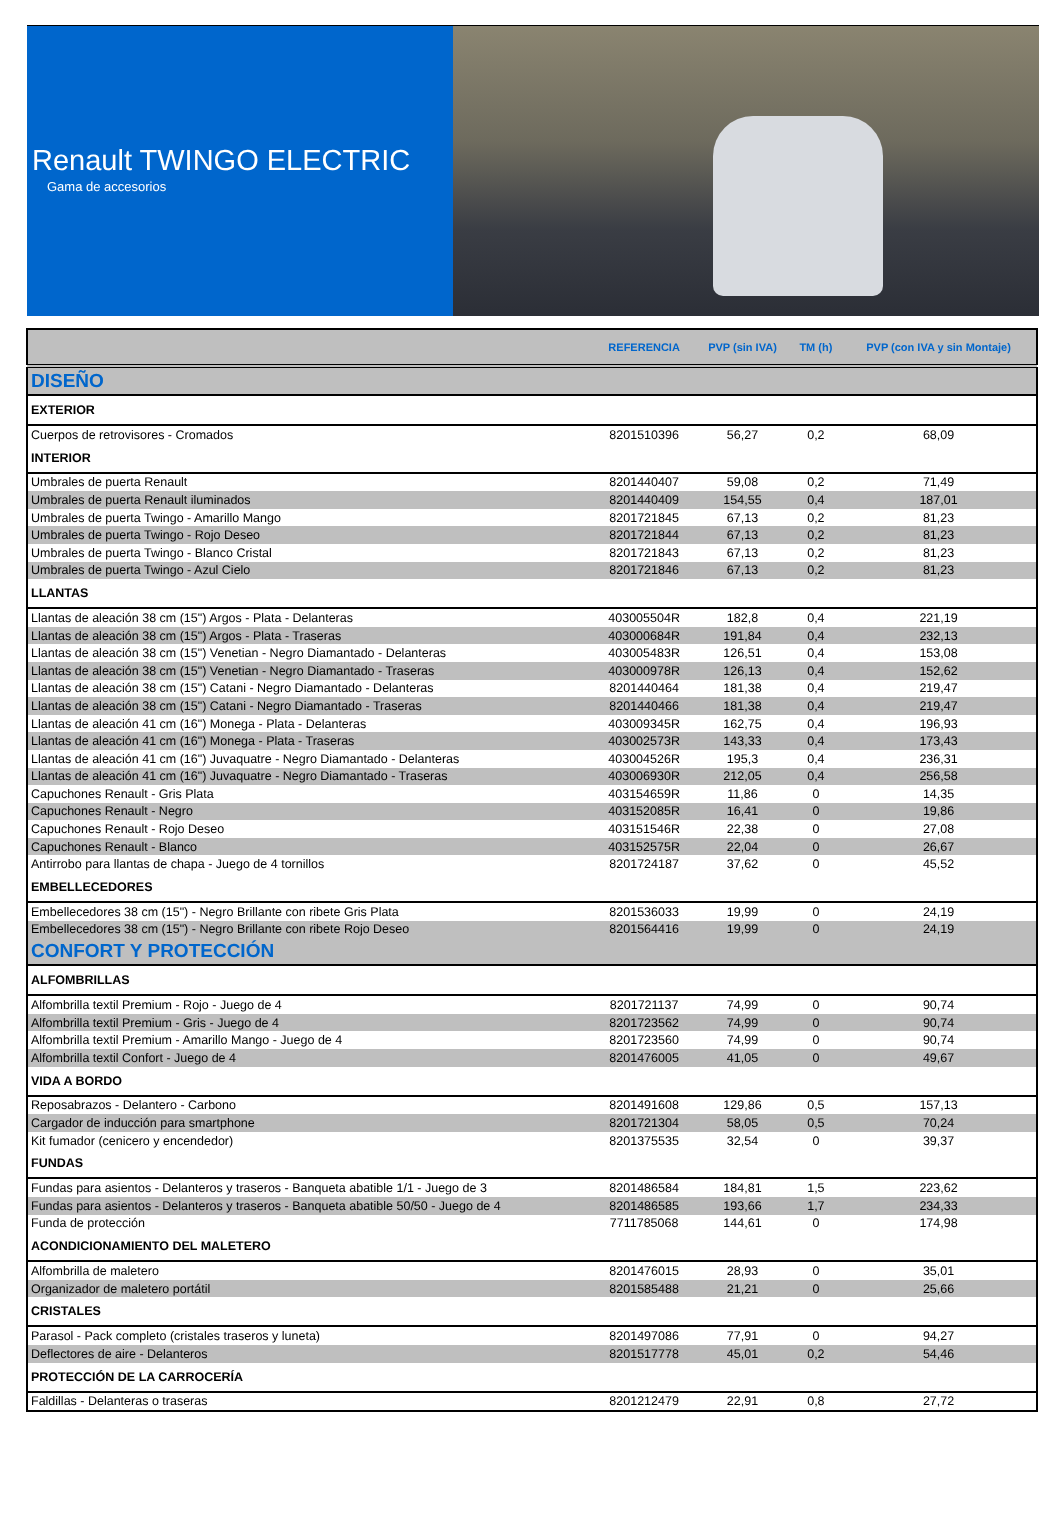Renault TWINGO ELECTRIC
Gama de accesorios
| | REFERENCIA | PVP (sin IVA) | TM (h) | PVP (con IVA y sin Montaje) |
| --- | --- | --- | --- | --- |
| DISEÑO | | | | |
| EXTERIOR | | | | |
| Cuerpos de retrovisores - Cromados | 8201510396 | 56,27 | 0,2 | 68,09 |
| INTERIOR | | | | |
| Umbrales de puerta Renault | 8201440407 | 59,08 | 0,2 | 71,49 |
| Umbrales de puerta Renault iluminados | 8201440409 | 154,55 | 0,4 | 187,01 |
| Umbrales de puerta Twingo - Amarillo Mango | 8201721845 | 67,13 | 0,2 | 81,23 |
| Umbrales de puerta Twingo - Rojo Deseo | 8201721844 | 67,13 | 0,2 | 81,23 |
| Umbrales de puerta Twingo - Blanco Cristal | 8201721843 | 67,13 | 0,2 | 81,23 |
| Umbrales de puerta Twingo - Azul Cielo | 8201721846 | 67,13 | 0,2 | 81,23 |
| LLANTAS | | | | |
| Llantas de aleación 38 cm (15") Argos - Plata - Delanteras | 403005504R | 182,8 | 0,4 | 221,19 |
| Llantas de aleación 38 cm (15") Argos - Plata - Traseras | 403000684R | 191,84 | 0,4 | 232,13 |
| Llantas de aleación 38 cm (15") Venetian - Negro Diamantado - Delanteras | 403005483R | 126,51 | 0,4 | 153,08 |
| Llantas de aleación 38 cm (15") Venetian - Negro Diamantado - Traseras | 403000978R | 126,13 | 0,4 | 152,62 |
| Llantas de aleación 38 cm (15") Catani - Negro Diamantado - Delanteras | 8201440464 | 181,38 | 0,4 | 219,47 |
| Llantas de aleación 38 cm (15") Catani - Negro Diamantado - Traseras | 8201440466 | 181,38 | 0,4 | 219,47 |
| Llantas de aleación 41 cm (16") Monega - Plata - Delanteras | 403009345R | 162,75 | 0,4 | 196,93 |
| Llantas de aleación 41 cm (16") Monega - Plata - Traseras | 403002573R | 143,33 | 0,4 | 173,43 |
| Llantas de aleación 41 cm (16") Juvaquatre - Negro Diamantado - Delanteras | 403004526R | 195,3 | 0,4 | 236,31 |
| Llantas de aleación 41 cm (16") Juvaquatre - Negro Diamantado - Traseras | 403006930R | 212,05 | 0,4 | 256,58 |
| Capuchones Renault - Gris Plata | 403154659R | 11,86 | 0 | 14,35 |
| Capuchones Renault - Negro | 403152085R | 16,41 | 0 | 19,86 |
| Capuchones Renault - Rojo Deseo | 403151546R | 22,38 | 0 | 27,08 |
| Capuchones Renault - Blanco | 403152575R | 22,04 | 0 | 26,67 |
| Antirrobo para llantas de chapa - Juego de 4 tornillos | 8201724187 | 37,62 | 0 | 45,52 |
| EMBELLECEDORES | | | | |
| Embellecedores 38 cm (15") - Negro Brillante con ribete Gris Plata | 8201536033 | 19,99 | 0 | 24,19 |
| Embellecedores 38 cm (15") - Negro Brillante con ribete Rojo Deseo | 8201564416 | 19,99 | 0 | 24,19 |
| CONFORT Y PROTECCIÓN | | | | |
| ALFOMBRILLAS | | | | |
| Alfombrilla textil Premium - Rojo - Juego de 4 | 8201721137 | 74,99 | 0 | 90,74 |
| Alfombrilla textil Premium - Gris - Juego de 4 | 8201723562 | 74,99 | 0 | 90,74 |
| Alfombrilla textil Premium - Amarillo Mango - Juego de 4 | 8201723560 | 74,99 | 0 | 90,74 |
| Alfombrilla textil Confort - Juego de 4 | 8201476005 | 41,05 | 0 | 49,67 |
| VIDA A BORDO | | | | |
| Reposabrazos - Delantero - Carbono | 8201491608 | 129,86 | 0,5 | 157,13 |
| Cargador de inducción para smartphone | 8201721304 | 58,05 | 0,5 | 70,24 |
| Kit fumador (cenicero y encendedor) | 8201375535 | 32,54 | 0 | 39,37 |
| FUNDAS | | | | |
| Fundas para asientos - Delanteros y traseros - Banqueta abatible 1/1 - Juego de 3 | 8201486584 | 184,81 | 1,5 | 223,62 |
| Fundas para asientos - Delanteros y traseros - Banqueta abatible 50/50 - Juego de 4 | 8201486585 | 193,66 | 1,7 | 234,33 |
| Funda de protección | 7711785068 | 144,61 | 0 | 174,98 |
| ACONDICIONAMIENTO DEL MALETERO | | | | |
| Alfombrilla de maletero | 8201476015 | 28,93 | 0 | 35,01 |
| Organizador de maletero portátil | 8201585488 | 21,21 | 0 | 25,66 |
| CRISTALES | | | | |
| Parasol - Pack completo (cristales traseros y luneta) | 8201497086 | 77,91 | 0 | 94,27 |
| Deflectores de aire - Delanteros | 8201517778 | 45,01 | 0,2 | 54,46 |
| PROTECCIÓN DE LA CARROCERÍA | | | | |
| Faldillas - Delanteras o traseras | 8201212479 | 22,91 | 0,8 | 27,72 |